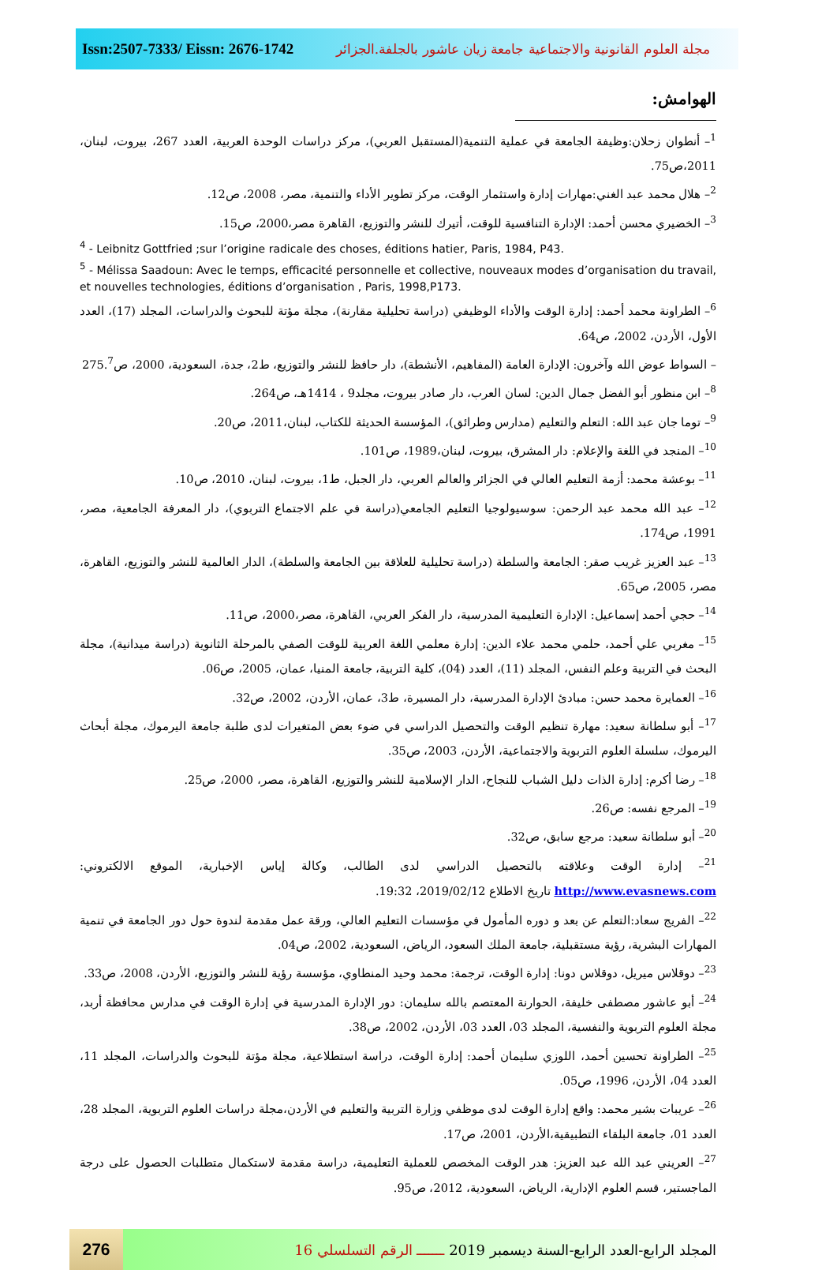Issn:2507-7333/ Eissn: 2676-1742 مجلة العلوم القانونية والاجتماعية جامعة زيان عاشور بالجلفة.الجزائر
الهوامش:
<sup>1</sup>– أنطوان زحلان:وظيفة الجامعة في عملية التنمية(المستقبل العربي)، مركز دراسات الوحدة العربية، العدد 267، بيروت، لبنان، 2011،ص75.
<sup>2</sup>– هلال محمد عبد الغني:مهارات إدارة واستثمار الوقت، مركز تطوير الأداء والتنمية، مصر، 2008، ص12.
<sup>3</sup>– الخضيري محسن أحمد: الإدارة التنافسية للوقت، أتيرك للنشر والتوزيع، القاهرة مصر،2000، ص15.
<sup>4</sup> - Leibnitz Gottfried ;sur l’origine radicale des choses, éditions hatier, Paris, 1984, P43.
<sup>5</sup> - Mélissa Saadoun: Avec le temps, efficacité personnelle et collective, nouveaux modes d’organisation du travail, et nouvelles technologies, éditions d’organisation , Paris, 1998,P173.
<sup>6</sup>– الطراونة محمد أحمد: إدارة الوقت والأداء الوظيفي (دراسة تحليلية مقارنة)، مجلة مؤتة للبحوث والدراسات، المجلد (17)، العدد الأول، الأردن، 2002، ص64.
– السواط عوض الله وآخرون: الإدارة العامة (المفاهيم، الأنشطة)، دار حافظ للنشر والتوزيع، ط2، جدة، السعودية، 2000، ص275.<sup>7</sup>
<sup>8</sup>– ابن منظور أبو الفضل جمال الدين: لسان العرب، دار صادر بيروت، مجلد9 ، 1414هـ، ص264.
<sup>9</sup>– توما جان عبد الله: التعلم والتعليم (مدارس وطرائق)، المؤسسة الحديثة للكتاب، لبنان،2011، ص20.
<sup>10</sup>– المنجد في اللغة والإعلام: دار المشرق، بيروت، لبنان،1989، ص101.
<sup>11</sup>– بوعشة محمد: أزمة التعليم العالي في الجزائر والعالم العربي، دار الجبل، ط1، بيروت، لبنان، 2010، ص10.
<sup>12</sup>– عبد الله محمد عبد الرحمن: سوسيولوجيا التعليم الجامعي(دراسة في علم الاجتماع التربوي)، دار المعرفة الجامعية، مصر، 1991، ص174.
<sup>13</sup>– عبد العزيز غريب صقر: الجامعة والسلطة (دراسة تحليلية للعلاقة بين الجامعة والسلطة)، الدار العالمية للنشر والتوزيع، القاهرة، مصر، 2005، ص65.
<sup>14</sup>– حجي أحمد إسماعيل: الإدارة التعليمية المدرسية، دار الفكر العربي، القاهرة، مصر،2000، ص11.
<sup>15</sup>– مغربي علي أحمد، حلمي محمد علاء الدين: إدارة معلمي اللغة العربية للوقت الصفي بالمرحلة الثانوية (دراسة ميدانية)، مجلة البحث في التربية وعلم النفس، المجلد (11)، العدد (04)، كلية التربية، جامعة المنيا، عمان، 2005، ص06.
<sup>16</sup>– العمايرة محمد حسن: مبادئ الإدارة المدرسية، دار المسيرة، ط3، عمان، الأردن، 2002، ص32.
<sup>17</sup>– أبو سلطانة سعيد: مهارة تنظيم الوقت والتحصيل الدراسي في ضوء بعض المتغيرات لدى طلبة جامعة اليرموك، مجلة أبحاث اليرموك، سلسلة العلوم التربوية والاجتماعية، الأردن، 2003، ص35.
<sup>18</sup>– رضا أكرم: إدارة الذات دليل الشباب للنجاح، الدار الإسلامية للنشر والتوزيع، القاهرة، مصر، 2000، ص25.
<sup>19</sup>– المرجع نفسه: ص26.
<sup>20</sup>– أبو سلطانة سعيد: مرجع سابق، ص32.
<sup>21</sup>– إدارة الوقت وعلاقته بالتحصيل الدراسي لدى الطالب، وكالة إياس الإخبارية، الموقع الالكتروني: http://www.evasnews.com تاريخ الاطلاع 2019/02/12، 19:32.
<sup>22</sup>– الفريج سعاد:التعلم عن بعد و دوره المأمول في مؤسسات التعليم العالي، ورقة عمل مقدمة لندوة حول دور الجامعة في تنمية المهارات البشرية، رؤية مستقبلية، جامعة الملك السعود، الرياض، السعودية، 2002، ص04.
<sup>23</sup>– دوقلاس ميريل، دوقلاس دونا: إدارة الوقت، ترجمة: محمد وحيد المنطاوي، مؤسسة رؤية للنشر والتوزيع، الأردن، 2008، ص33.
<sup>24</sup>– أبو عاشور مصطفى خليفة، الحوارنة المعتصم بالله سليمان: دور الإدارة المدرسية في إدارة الوقت في مدارس محافظة أربد، مجلة العلوم التربوية والنفسية، المجلد 03، العدد 03، الأردن، 2002، ص38.
<sup>25</sup>– الطراونة تحسين أحمد، اللوزي سليمان أحمد: إدارة الوقت، دراسة استطلاعية، مجلة مؤتة للبحوث والدراسات، المجلد 11، العدد 04، الأردن، 1996، ص05.
<sup>26</sup>– عريبات بشير محمد: واقع إدارة الوقت لدى موظفي وزارة التربية والتعليم في الأردن،مجلة دراسات العلوم التربوية، المجلد 28، العدد 01، جامعة البلقاء التطبيقية،الأردن، 2001، ص17.
<sup>27</sup>– العريني عبد الله عبد العزيز: هدر الوقت المخصص للعملية التعليمية، دراسة مقدمة لاستكمال متطلبات الحصول على درجة الماجستير، قسم العلوم الإدارية، الرياض، السعودية، 2012، ص95.
276
المجلد الرابع-العدد الرابع-السنة ديسمبر 2019 ـــــــ الرقم التسلسلي 16